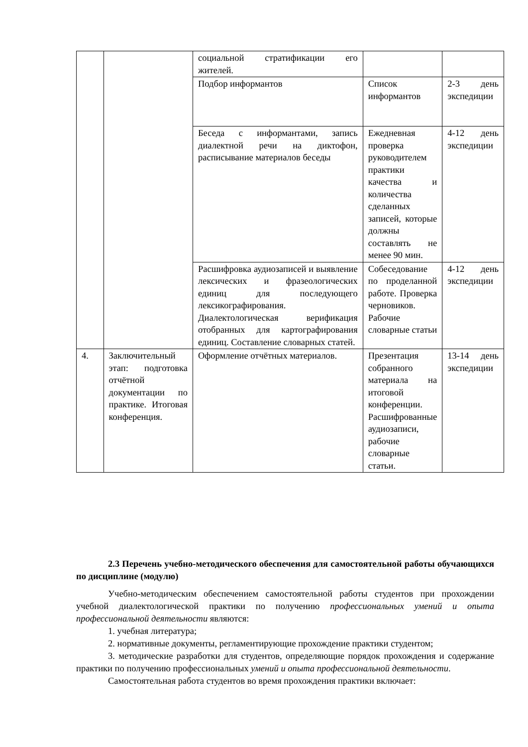| | | социальной стратификации его жителей. | | |
| | | Подбор информантов | Список информантов | 2-3 день экспедиции |
| | | Беседа с информантами, запись диалектной речи на диктофон, расписывание материалов беседы | Ежедневная проверка руководителем практики качества и количества сделанных записей, которые должны составлять не менее 90 мин. | 4-12 день экспедиции |
| | | Расшифровка аудиозаписей и выявление лексических и фразеологических единиц для последующего лексикографирования. Диалектологическая верификация отобранных для картографирования единиц. Составление словарных статей. | Собеседование по проделанной работе. Проверка черновиков. Рабочие словарные статьи | 4-12 день экспедиции |
| 4. | Заключительный этап: подготовка отчётной документации по практике. Итоговая конференция. | Оформление отчётных материалов. | Презентация собранного материала на итоговой конференции. Расшифрованные аудиозаписи, рабочие словарные статьи. | 13-14 день экспедиции |
2.3 Перечень учебно-методического обеспечения для самостоятельной работы обучающихся по дисциплине (модулю)
Учебно-методическим обеспечением самостоятельной работы студентов при прохождении учебной диалектологической практики по получению профессиональных умений и опыта профессиональной деятельности являются:
1. учебная литература;
2. нормативные документы, регламентирующие прохождение практики студентом;
3. методические разработки для студентов, определяющие порядок прохождения и содержание практики по получению профессиональных умений и опыта профессиональной деятельности.
Самостоятельная работа студентов во время прохождения практики включает: